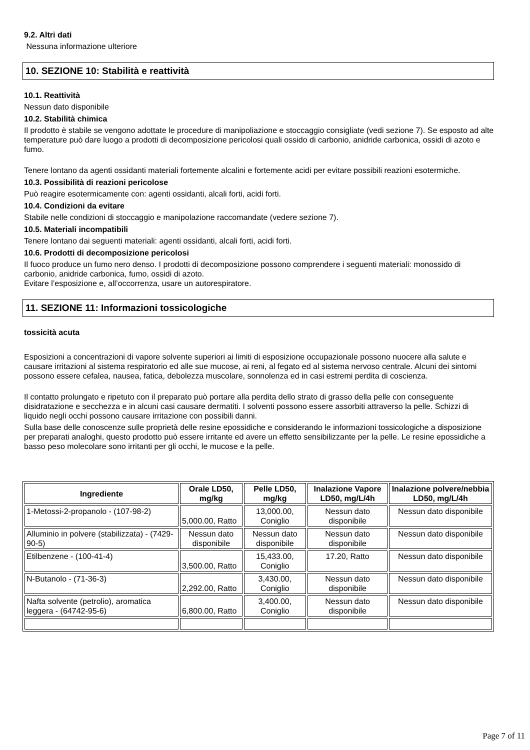9.2. Altri dati
Nessuna informazione ulteriore
10. SEZIONE 10: Stabilità e reattività
10.1. Reattività
Nessun dato disponibile
10.2. Stabilità chimica
Il prodotto è stabile se vengono adottate le procedure di manipoliazione e stoccaggio consigliate (vedi sezione 7). Se esposto ad alte temperature può dare luogo a prodotti di decomposizione pericolosi quali ossido di carbonio, anidride carbonica, ossidi di azoto e fumo.
Tenere lontano da agenti ossidanti materiali fortemente alcalini e fortemente acidi per evitare possibili reazioni esotermiche.
10.3. Possibilità di reazioni pericolose
Può reagire esotermicamente con: agenti ossidanti, alcali forti, acidi forti.
10.4. Condizioni da evitare
Stabile nelle condizioni di stoccaggio e manipolazione raccomandate (vedere sezione 7).
10.5. Materiali incompatibili
Tenere lontano dai seguenti materiali: agenti ossidanti, alcali forti, acidi forti.
10.6. Prodotti di decomposizione pericolosi
Il fuoco produce un fumo nero denso. I prodotti di decomposizione possono comprendere i seguenti materiali: monossido di carbonio, anidride carbonica, fumo, ossidi di azoto.
Evitare l’esposizione e, all’occorrenza, usare un autorespiratore.
11. SEZIONE 11: Informazioni tossicologiche
tossicità acuta
Esposizioni a concentrazioni di vapore solvente superiori ai limiti di esposizione occupazionale possono nuocere alla salute e causare irritazioni al sistema respiratorio ed alle sue mucose, ai reni, al fegato ed al sistema nervoso centrale. Alcuni dei sintomi possono essere cefalea, nausea, fatica, debolezza muscolare, sonnolenza ed in casi estremi perdita di coscienza.
Il contatto prolungato e ripetuto con il preparato può portare alla perdita dello strato di grasso della pelle con conseguente disidratazione e secchezza e in alcuni casi causare dermatiti. I solventi possono essere assorbiti attraverso la pelle. Schizzi di liquido negli occhi possono causare irritazione con possibili danni.
Sulla base delle conoscenze sulle proprietà delle resine epossidiche e considerando le informazioni tossicologiche a disposizione per preparati analoghi, questo prodotto può essere irritante ed avere un effetto sensibilizzante per la pelle. Le resine epossidiche a basso peso molecolare sono irritanti per gli occhi, le mucose e la pelle.
| Ingrediente | Orale LD50, mg/kg | Pelle LD50, mg/kg | Inalazione Vapore LD50, mg/L/4h | Inalazione polvere/nebbia LD50, mg/L/4h |
| --- | --- | --- | --- | --- |
| 1-Metossi-2-propanolo - (107-98-2) | 5,000.00, Ratto | 13,000.00, Coniglio | Nessun dato disponibile | Nessun dato disponibile |
| Alluminio in polvere (stabilizzata) - (7429-90-5) | Nessun dato disponibile | Nessun dato disponibile | Nessun dato disponibile | Nessun dato disponibile |
| Etilbenzene - (100-41-4) | 3,500.00, Ratto | 15,433.00, Coniglio | 17.20, Ratto | Nessun dato disponibile |
| N-Butanolo - (71-36-3) | 2,292.00, Ratto | 3,430.00, Coniglio | Nessun dato disponibile | Nessun dato disponibile |
| Nafta solvente (petrolio), aromatica leggera - (64742-95-6) | 6,800.00, Ratto | 3,400.00, Coniglio | Nessun dato disponibile | Nessun dato disponibile |
Page 7 of 11